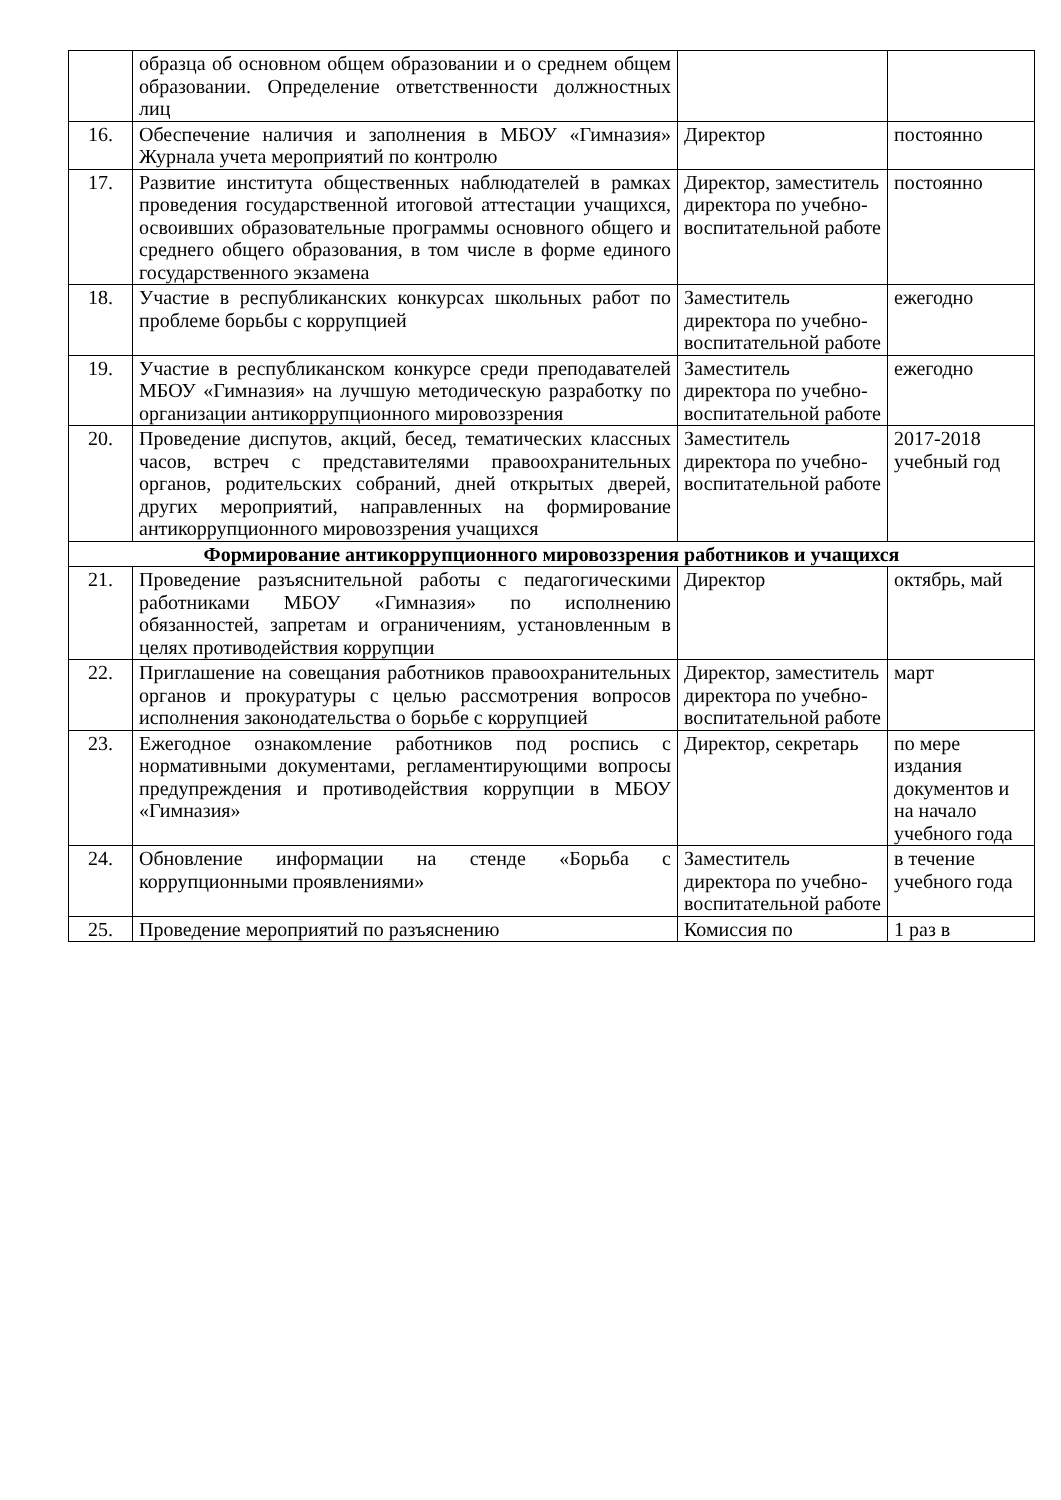| | образца об основном общем образовании и о среднем общем образовании. Определение ответственности должностных лиц | | |
| 16. | Обеспечение наличия и заполнения в МБОУ «Гимназия» Журнала учета мероприятий по контролю | Директор | постоянно |
| 17. | Развитие института общественных наблюдателей в рамках проведения государственной итоговой аттестации учащихся, освоивших образовательные программы основного общего и среднего общего образования, в том числе в форме единого государственного экзамена | Директор, заместитель директора по учебно-воспитательной работе | постоянно |
| 18. | Участие в республиканских конкурсах школьных работ по проблеме борьбы с коррупцией | Заместитель директора по учебно-воспитательной работе | ежегодно |
| 19. | Участие в республиканском конкурсе среди преподавателей МБОУ «Гимназия» на лучшую методическую разработку по организации антикоррупционного мировоззрения | Заместитель директора по учебно-воспитательной работе | ежегодно |
| 20. | Проведение диспутов, акций, бесед, тематических классных часов, встреч с представителями правоохранительных органов, родительских собраний, дней открытых дверей, других мероприятий, направленных на формирование антикоррупционного мировоззрения учащихся | Заместитель директора по учебно-воспитательной работе | 2017-2018 учебный год |
| Формирование антикоррупционного мировоззрения работников и учащихся | | | |
| 21. | Проведение разъяснительной работы с педагогическими работниками МБОУ «Гимназия» по исполнению обязанностей, запретам и ограничениям, установленным в целях противодействия коррупции | Директор | октябрь, май |
| 22. | Приглашение на совещания работников правоохранительных органов и прокуратуры с целью рассмотрения вопросов исполнения законодательства о борьбе с коррупцией | Директор, заместитель директора по учебно-воспитательной работе | март |
| 23. | Ежегодное ознакомление работников под роспись с нормативными документами, регламентирующими вопросы предупреждения и противодействия коррупции в МБОУ «Гимназия» | Директор, секретарь | по мере издания документов и на начало учебного года |
| 24. | Обновление информации на стенде «Борьба с коррупционными проявлениями» | Заместитель директора по учебно-воспитательной работе | в течение учебного года |
| 25. | Проведение мероприятий по разъяснению | Комиссия по | 1 раз в |